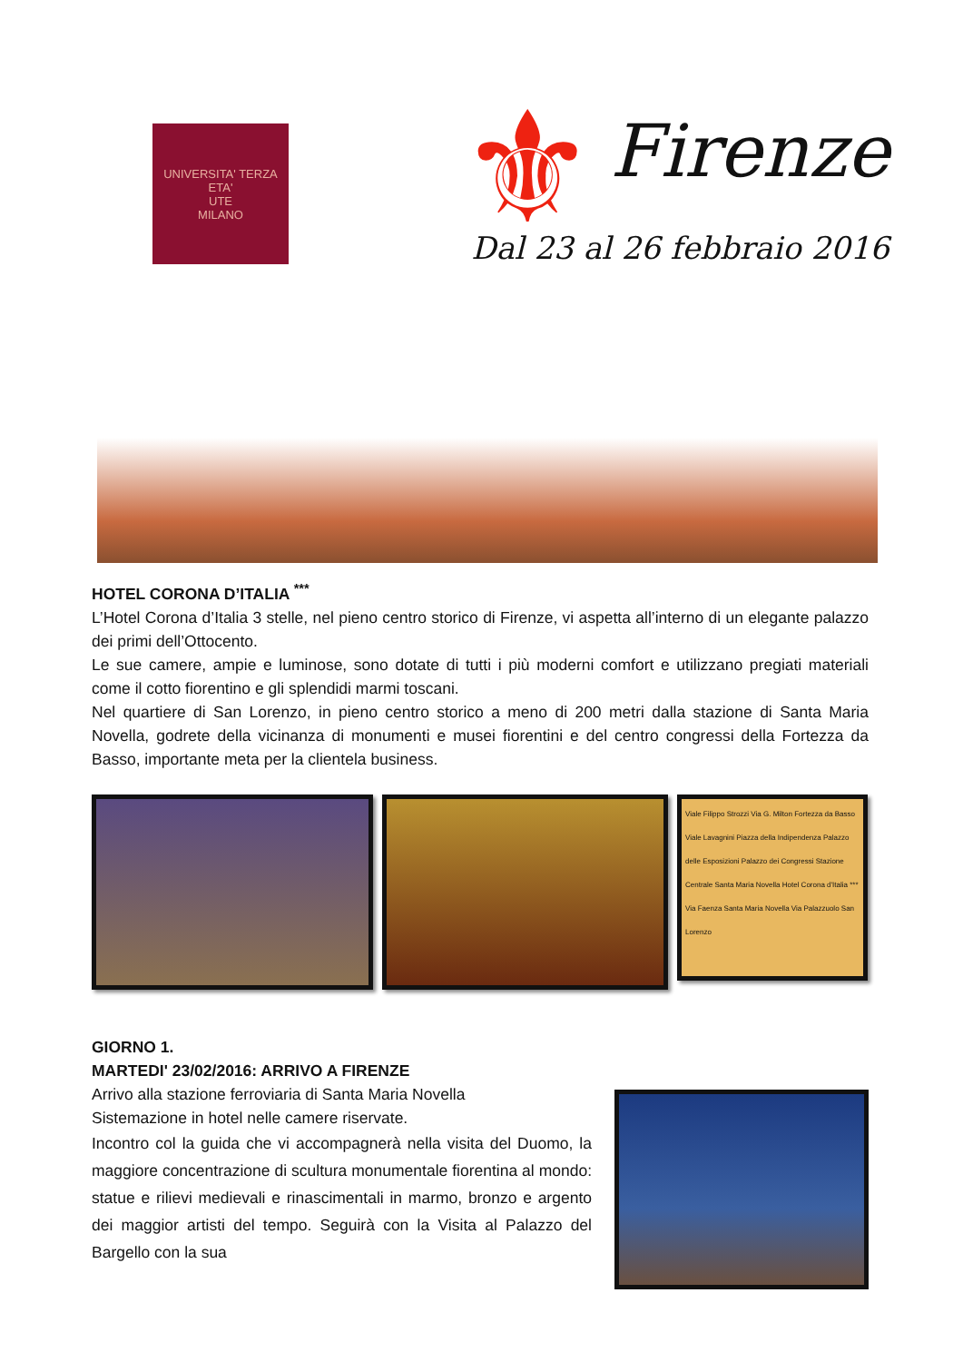UNIVERSITA' TERZA ETA'
UTE
MILANO
⚜
Firenze
Dal 23 al 26 febbraio 2016
HOTEL CORONA D’ITALIA <sup>***</sup>
L’Hotel Corona d’Italia 3 stelle, nel pieno centro storico di Firenze, vi aspetta all’interno di un elegante palazzo dei primi dell’Ottocento.
Le sue camere, ampie e luminose, sono dotate di tutti i più moderni comfort e utilizzano pregiati materiali come il cotto fiorentino e gli splendidi marmi toscani.
Nel quartiere di San Lorenzo, in pieno centro storico a meno di 200 metri dalla stazione di Santa Maria Novella, godrete della vicinanza di monumenti e musei fiorentini e del centro congressi della Fortezza da Basso, importante meta per la clientela business.
Viale Filippo Strozzi Via G. Milton Fortezza da Basso Viale Lavagnini Piazza della Indipendenza Palazzo delle Esposizioni Palazzo dei Congressi Stazione Centrale Santa Maria Novella Hotel Corona d'Italia *** Via Faenza Santa Maria Novella Via Palazzuolo San Lorenzo
GIORNO 1.
MARTEDI' 23/02/2016: ARRIVO A FIRENZE
Arrivo alla stazione ferroviaria di Santa Maria Novella
Sistemazione in hotel nelle camere riservate.
Incontro col la guida che vi accompagnerà nella visita del Duomo, la maggiore concentrazione di scultura monumentale fiorentina al mondo: statue e rilievi medievali e rinascimentali in marmo, bronzo e argento dei maggior artisti del tempo. Seguirà con la Visita al Palazzo del Bargello con la sua